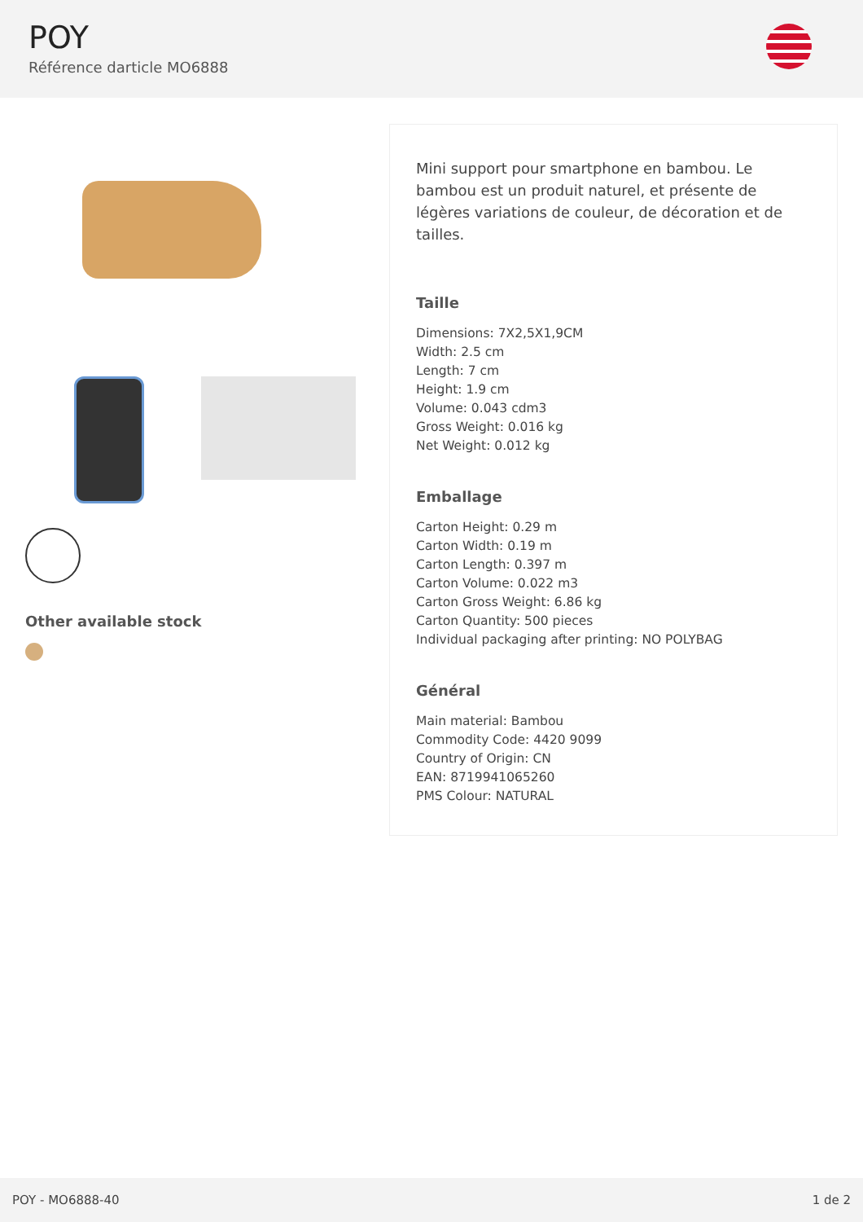POY
Référence darticle MO6888
Other available stock
Mini support pour smartphone en bambou. Le bambou est un produit naturel, et présente de légères variations de couleur, de décoration et de tailles.
Taille
Dimensions: 7X2,5X1,9CM
Width: 2.5 cm
Length: 7 cm
Height: 1.9 cm
Volume: 0.043 cdm3
Gross Weight: 0.016 kg
Net Weight: 0.012 kg
Emballage
Carton Height: 0.29 m
Carton Width: 0.19 m
Carton Length: 0.397 m
Carton Volume: 0.022 m3
Carton Gross Weight: 6.86 kg
Carton Quantity: 500 pieces
Individual packaging after printing: NO POLYBAG
Général
Main material: Bambou
Commodity Code: 4420 9099
Country of Origin: CN
EAN: 8719941065260
PMS Colour: NATURAL
POY - MO6888-40 1 de 2